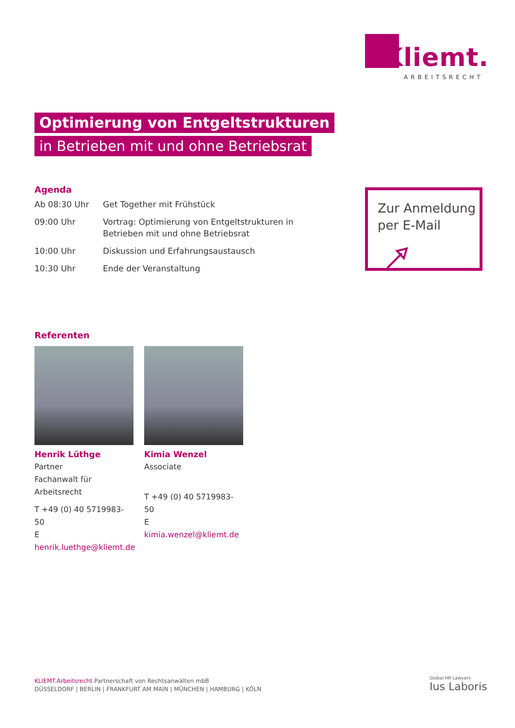Kliemt.
ARBEITSRECHT
Optimierung von Entgeltstrukturen
in Betrieben mit und ohne Betriebsrat
Agenda
| Ab 08:30 Uhr | Get Together mit Frühstück |
| 09:00 Uhr | Vortrag: Optimierung von Entgeltstrukturen in Betrieben mit und ohne Betriebsrat |
| 10:00 Uhr | Diskussion und Erfahrungsaustausch |
| 10:30 Uhr | Ende der Veranstaltung |
Zur Anmeldung
per E-Mail
Referenten
Henrik Lüthge
Partner
Fachanwalt für Arbeitsrecht
T +49 (0) 40 5719983-50
E henrik.luethge@kliemt.de
Kimia Wenzel
Associate
T +49 (0) 40 5719983-50
E kimia.wenzel@kliemt.de
KLIEMT.Arbeitsrecht Partnerschaft von Rechtsanwälten mbB
DÜSSELDORF | BERLIN | FRANKFURT AM MAIN | MÜNCHEN | HAMBURG | KÖLN
Global HR Lawyers
Ius Laboris